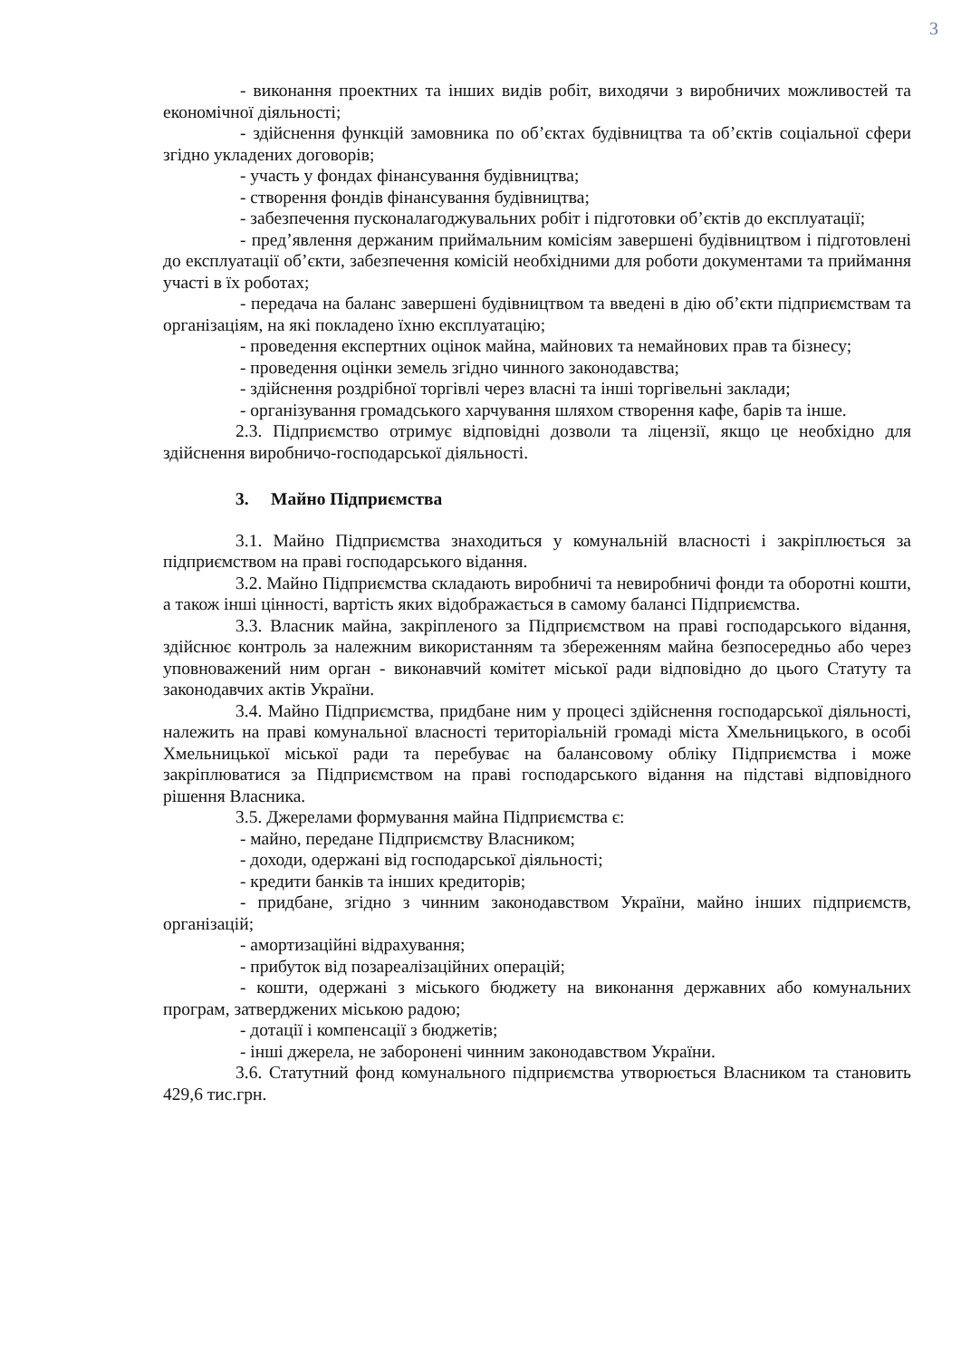3
- виконання проектних та інших видів робіт, виходячи з виробничих можливостей та економічної діяльності;
- здійснення функцій замовника по об’єктах будівництва та об’єктів соціальної сфери згідно укладених договорів;
- участь у фондах фінансування будівництва;
- створення фондів фінансування будівництва;
- забезпечення пусконалагоджувальних робіт і підготовки об’єктів до експлуатації;
- пред’явлення держаним приймальним комісіям завершені будівництвом і підготовлені до експлуатації об’єкти, забезпечення комісій необхідними для роботи документами та приймання участі в їх роботах;
- передача на баланс завершені будівництвом та введені в дію об’єкти підприємствам та організаціям, на які покладено їхню експлуатацію;
- проведення експертних оцінок майна, майнових та немайнових прав та бізнесу;
- проведення оцінки земель згідно чинного законодавства;
- здійснення роздрібної торгівлі через власні та інші торгівельні заклади;
- організування громадського харчування шляхом створення кафе, барів та інше.
2.3. Підприємство отримує відповідні дозволи та ліцензії, якщо це необхідно для здійснення виробничо-господарської діяльності.
3. Майно Підприємства
3.1. Майно Підприємства знаходиться у комунальній власності і закріплюється за підприємством на праві господарського відання.
3.2. Майно Підприємства складають виробничі та невиробничі фонди та оборотні кошти, а також інші цінності, вартість яких відображається в самому балансі Підприємства.
3.3. Власник майна, закріпленого за Підприємством на праві господарського відання, здійснює контроль за належним використанням та збереженням майна безпосередньо або через уповноважений ним орган - виконавчий комітет міської ради відповідно до цього Статуту та законодавчих актів України.
3.4. Майно Підприємства, придбане ним у процесі здійснення господарської діяльності, належить на праві комунальної власності територіальній громаді міста Хмельницького, в особі Хмельницької міської ради та перебуває на балансовому обліку Підприємства і може закріплюватися за Підприємством на праві господарського відання на підставі відповідного рішення Власника.
3.5. Джерелами формування майна Підприємства є:
- майно, передане Підприємству Власником;
- доходи, одержані від господарської діяльності;
- кредити банків та інших кредиторів;
- придбане, згідно з чинним законодавством України, майно інших підприємств, організацій;
- амортизаційні відрахування;
- прибуток від позареалізаційних операцій;
- кошти, одержані з міського бюджету на виконання державних або комунальних програм, затверджених міською радою;
- дотації і компенсації з бюджетів;
- інші джерела, не заборонені чинним законодавством України.
3.6. Статутний фонд комунального підприємства утворюється Власником та становить 429,6 тис.грн.